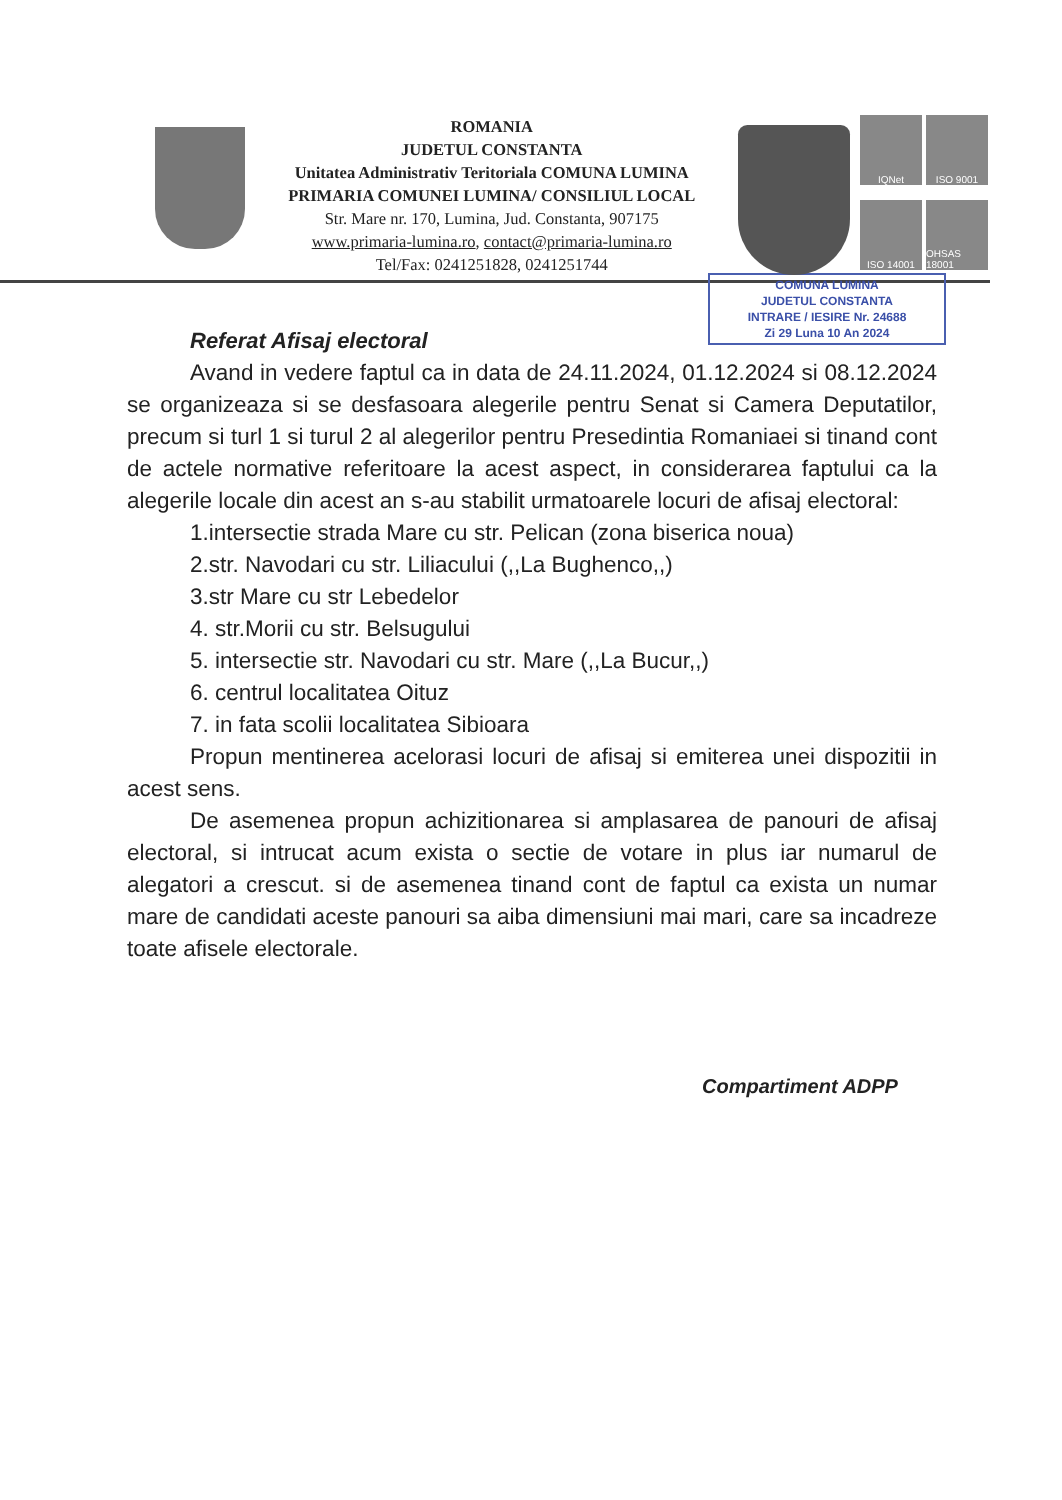ROMANIA
JUDETUL CONSTANTA
Unitatea Administrativ Teritoriala COMUNA LUMINA
PRIMARIA COMUNEI LUMINA/ CONSILIUL LOCAL
Str. Mare nr. 170, Lumina, Jud. Constanta, 907175
www.primaria-lumina.ro, contact@primaria-lumina.ro
Tel/Fax: 0241251828, 0241251744
IQNet
ISO 9001
ISO 14001
OHSAS 18001
COMUNA LUMINA
JUDETUL CONSTANTA
INTRARE / IESIRE Nr. 24688
Zi 29 Luna 10 An 2024
Referat Afisaj electoral
Avand in vedere faptul ca in data de 24.11.2024, 01.12.2024 si 08.12.2024 se organizeaza si se desfasoara alegerile pentru Senat si Camera Deputatilor, precum si turl 1 si turul 2 al alegerilor pentru Presedintia Romaniaei si tinand cont de actele normative referitoare la acest aspect, in considerarea faptului ca la alegerile locale din acest an s-au stabilit urmatoarele locuri de afisaj electoral:
1.intersectie strada Mare cu str. Pelican (zona biserica noua)
2.str. Navodari cu str. Liliacului (,,La Bughenco,,)
3.str Mare cu str Lebedelor
4. str.Morii cu str. Belsugului
5. intersectie str. Navodari cu str. Mare (,,La Bucur,,)
6. centrul localitatea Oituz
7. in fata scolii localitatea Sibioara
Propun mentinerea acelorasi locuri de afisaj si emiterea unei dispozitii in acest sens.
De asemenea propun achizitionarea si amplasarea de panouri de afisaj electoral, si intrucat acum exista o sectie de votare in plus iar numarul de alegatori a crescut. si de asemenea tinand cont de faptul ca exista un numar mare de candidati aceste panouri sa aiba dimensiuni mai mari, care sa incadreze toate afisele electorale.
Compartiment ADPP